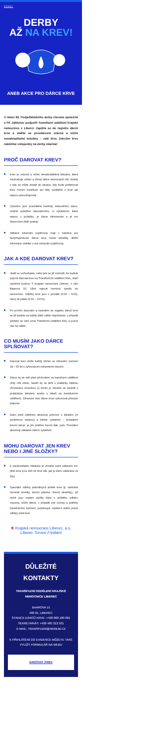DERBY
DERBY
AŽ NA KREV!
ANEB AKCE PRO DÁRCE KRVE
V rámci 62. Podještědského derby chceme společně s FK Jablonec podpořit Transfuzní oddělení Krajské nemocnice v Liberci. Zapište se do registru dárců krve a staňte se prvodárcem vzácné a ničím nenahraditelné tekutiny – vaší krve. Dárcům krve nabízíme vstupenky na derby zdarma!
PROČ DAROVAT KREV?
Krev je vzácná a ničím nenahraditelná tekutina, která zachraňuje zdraví a životy těžce nemocných lidí. Každý z nás se může dostat do situace, kdy bude potřebovat krev. Krevní transfuze ani léky vyráběné z krve ale nejsou samozřejmostí.
Výhodou jsou pravidelné kontroly zdravotního stavu, včetně vyšetření laboratorního. O výsledcích, které nejsou v pořádku, je dárce informován a je mu doporučen další postup.
Některé zdravotní pojišťovny mají v nabídce pro bezpříspěvkové dárce krve různé benefity. Bližší informace získáte u své zdravotní pojišťovny.
JAK A KDE DAROVAT KREV?
Jestli se rozhodujete, nebo jste se již rozhodli, že budete poprvé darovat krev na Transfuzním oddělení KNL, stačí navštívit budovu T Krajské nemocnice Liberec, v ulici Baarova 15. Ulice naproti hornímu vjezdu do nemocnice. Odběry krve jsou v pondělí (6:30 – 9:00), úterý až pátek (6:30 – 10:00).
Po prvním darování a zavedení do registru dárců krve se již budete na každý další odběr objednávat, v případě potřeby se vám ozve Transfuzní oddělení KNL a pozve vás na odběr.
CO MUSÍM JAKO DÁRCE SPLŇOVAT?
Darovat krev může každý občan ve věkovém rozmezí 18 – 65 let s vyhovujícím zdravotním stavem.
Dárce by se měl před příchodem na transfuzní oddělení vždy cítit zdráv, neměl by se léčit s prakticky žádnou chronickou chorobou (o tomto je vhodné se poradit s praktickým lékařem anebo s lékaři na transfuzním oddělení). Zdravotní stav dárce musí vyhovovat přísným kritériím.
Dárci před odběrem absolvují pohovor s lékařem (či pověřenou sestrou) a běžné vyšetření – kompletní krevní obraz, je jim změřen krevní tlak, puls. Prvodárci absolvují základní interní vyšetření.
MOHU DAROVAT JEN KREV
NEBO I JINÉ SLOŽKY?
Z medicinského hlediska je vhodné začít odběrem tzv. plné krve (cca 450 ml krve tak, jak je dárci odebrána ze žíly).
Speciální odběry jednotlivých složek krve (tj. samotné červené krvinky, krevní plazma, krevní destičky), při nichž jsou ostatní složky dárci v průběhu odběru vraceny, může dárce, v případě své ochoty a potřeby transfuzního zařízení, podstoupit, snášel-li dobře právě odběry plné krve.
✚ Krajská nemocnice Liberec, a.s.
Liberec Turnov Frýdlant
DŮLEŽITÉ KONTAKTY
TRANSFUZNÍ ODDĚLENÍ KRAJSKÉ NEMOCNICE LIBEREC
BAAROVA 15
460 01, LIBEREC
STANICE DÁRCŮ KRVE: +420 800 100 091
SEKRETARIÁT: +420 485 312 521
E-MAIL: TRANSFUZNI@NEMLIB.CZ
K PŘIHLÁŠENÍ DO EVIDENCE MŮŽETE TAKÉ VYUŽÍT FORMULÁŘ NA WEBU
DAROVAT KREV